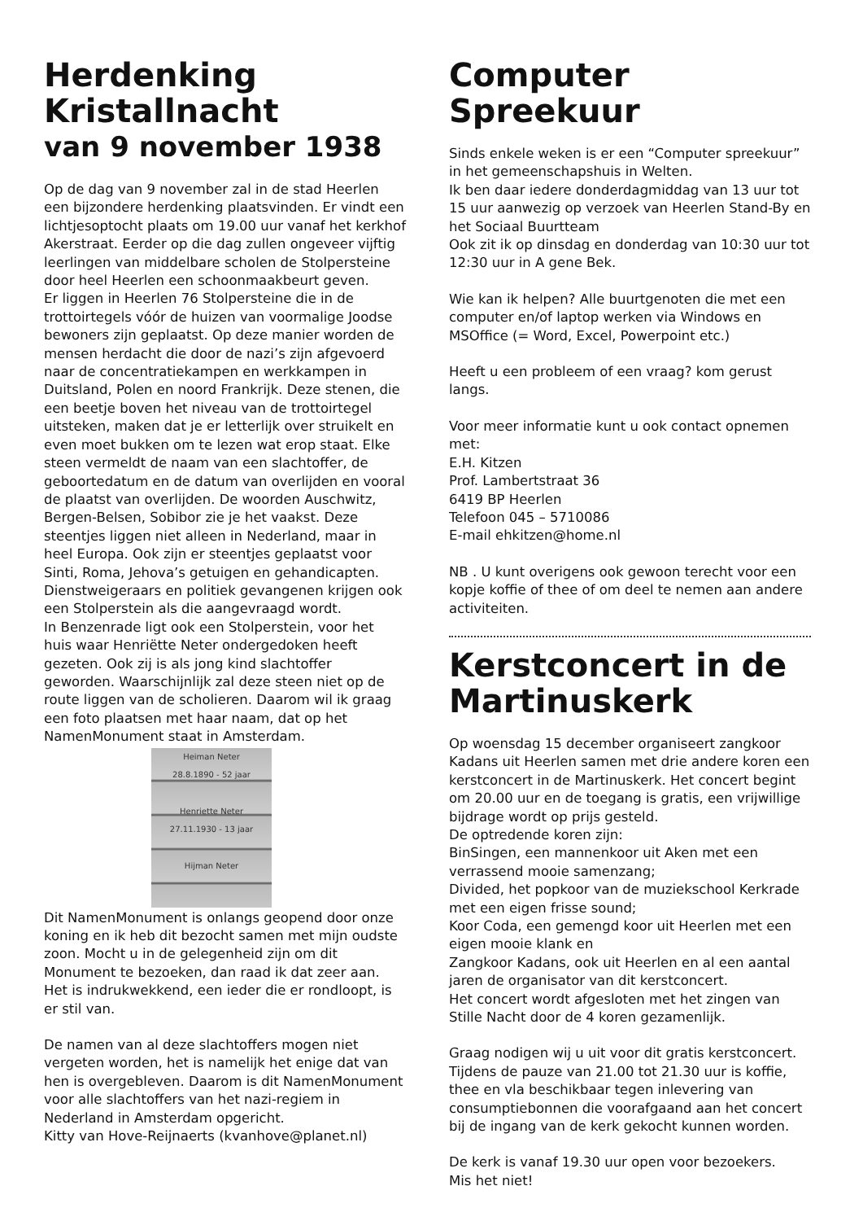Herdenking Kristallnacht
van 9 november 1938
Op de dag van 9 november zal in de stad Heerlen een bijzondere herdenking plaatsvinden. Er vindt een lichtjesoptocht plaats om 19.00 uur vanaf het kerkhof Akerstraat. Eerder op die dag zullen ongeveer vijftig leerlingen van middelbare scholen de Stolpersteine door heel Heerlen een schoonmaakbeurt geven.
Er liggen in Heerlen 76 Stolpersteine die in de trottoirtegels vóór de huizen van voormalige Joodse bewoners zijn geplaatst. Op deze manier worden de mensen herdacht die door de nazi’s zijn afgevoerd naar de concentratiekampen en werkkampen in Duitsland, Polen en noord Frankrijk. Deze stenen, die een beetje boven het niveau van de trottoirtegel uitsteken, maken dat je er letterlijk over struikelt en even moet bukken om te lezen wat erop staat. Elke steen vermeldt de naam van een slachtoffer, de geboortedatum en de datum van overlijden en vooral de plaatst van overlijden. De woorden Auschwitz, Bergen-Belsen, Sobibor zie je het vaakst. Deze steentjes liggen niet alleen in Nederland, maar in heel Europa. Ook zijn er steentjes geplaatst voor Sinti, Roma, Jehova’s getuigen en gehandicapten. Dienstweigeraars en politiek gevangenen krijgen ook een Stolperstein als die aangevraagd wordt.
In Benzenrade ligt ook een Stolperstein, voor het huis waar Henriëtte Neter ondergedoken heeft gezeten. Ook zij is als jong kind slachtoffer geworden. Waarschijnlijk zal deze steen niet op de route liggen van de scholieren. Daarom wil ik graag een foto plaatsen met haar naam, dat op het NamenMonument staat in Amsterdam.
Heiman Neter
28.8.1890 - 52 jaar
Henriette Neter
27.11.1930 - 13 jaar
Hijman Neter
Dit NamenMonument is onlangs geopend door onze koning en ik heb dit bezocht samen met mijn oudste zoon. Mocht u in de gelegenheid zijn om dit Monument te bezoeken, dan raad ik dat zeer aan. Het is indrukwekkend, een ieder die er rondloopt, is er stil van.
De namen van al deze slachtoffers mogen niet vergeten worden, het is namelijk het enige dat van hen is overgebleven. Daarom is dit NamenMonument voor alle slachtoffers van het nazi-regiem in Nederland in Amsterdam opgericht.
Kitty van Hove-Reijnaerts (kvanhove@planet.nl)
Computer Spreekuur
Sinds enkele weken is er een “Computer spreekuur” in het gemeenschapshuis in Welten.
Ik ben daar iedere donderdagmiddag van 13 uur tot 15 uur aanwezig op verzoek van Heerlen Stand-By en het Sociaal Buurtteam
Ook zit ik op dinsdag en donderdag van 10:30 uur tot 12:30 uur in A gene Bek.
Wie kan ik helpen? Alle buurtgenoten die met een computer en/of laptop werken via Windows en MSOffice (= Word, Excel, Powerpoint etc.)
Heeft u een probleem of een vraag? kom gerust langs.
Voor meer informatie kunt u ook contact opnemen met:
E.H. Kitzen
Prof. Lambertstraat 36
6419 BP Heerlen
Telefoon 045 – 5710086
E-mail ehkitzen@home.nl
NB . U kunt overigens ook gewoon terecht voor een kopje koffie of thee of om deel te nemen aan andere activiteiten.
Kerstconcert in de Martinuskerk
Op woensdag 15 december organiseert zangkoor Kadans uit Heerlen samen met drie andere koren een kerstconcert in de Martinuskerk. Het concert begint om 20.00 uur en de toegang is gratis, een vrijwillige bijdrage wordt op prijs gesteld.
De optredende koren zijn:
BinSingen, een mannenkoor uit Aken met een verrassend mooie samenzang;
Divided, het popkoor van de muziekschool Kerkrade met een eigen frisse sound;
Koor Coda, een gemengd koor uit Heerlen met een eigen mooie klank en
Zangkoor Kadans, ook uit Heerlen en al een aantal jaren de organisator van dit kerstconcert.
Het concert wordt afgesloten met het zingen van Stille Nacht door de 4 koren gezamenlijk.
Graag nodigen wij u uit voor dit gratis kerstconcert. Tijdens de pauze van 21.00 tot 21.30 uur is koffie, thee en vla beschikbaar tegen inlevering van consumptiebonnen die voorafgaand aan het concert bij de ingang van de kerk gekocht kunnen worden.
De kerk is vanaf 19.30 uur open voor bezoekers.
Mis het niet!